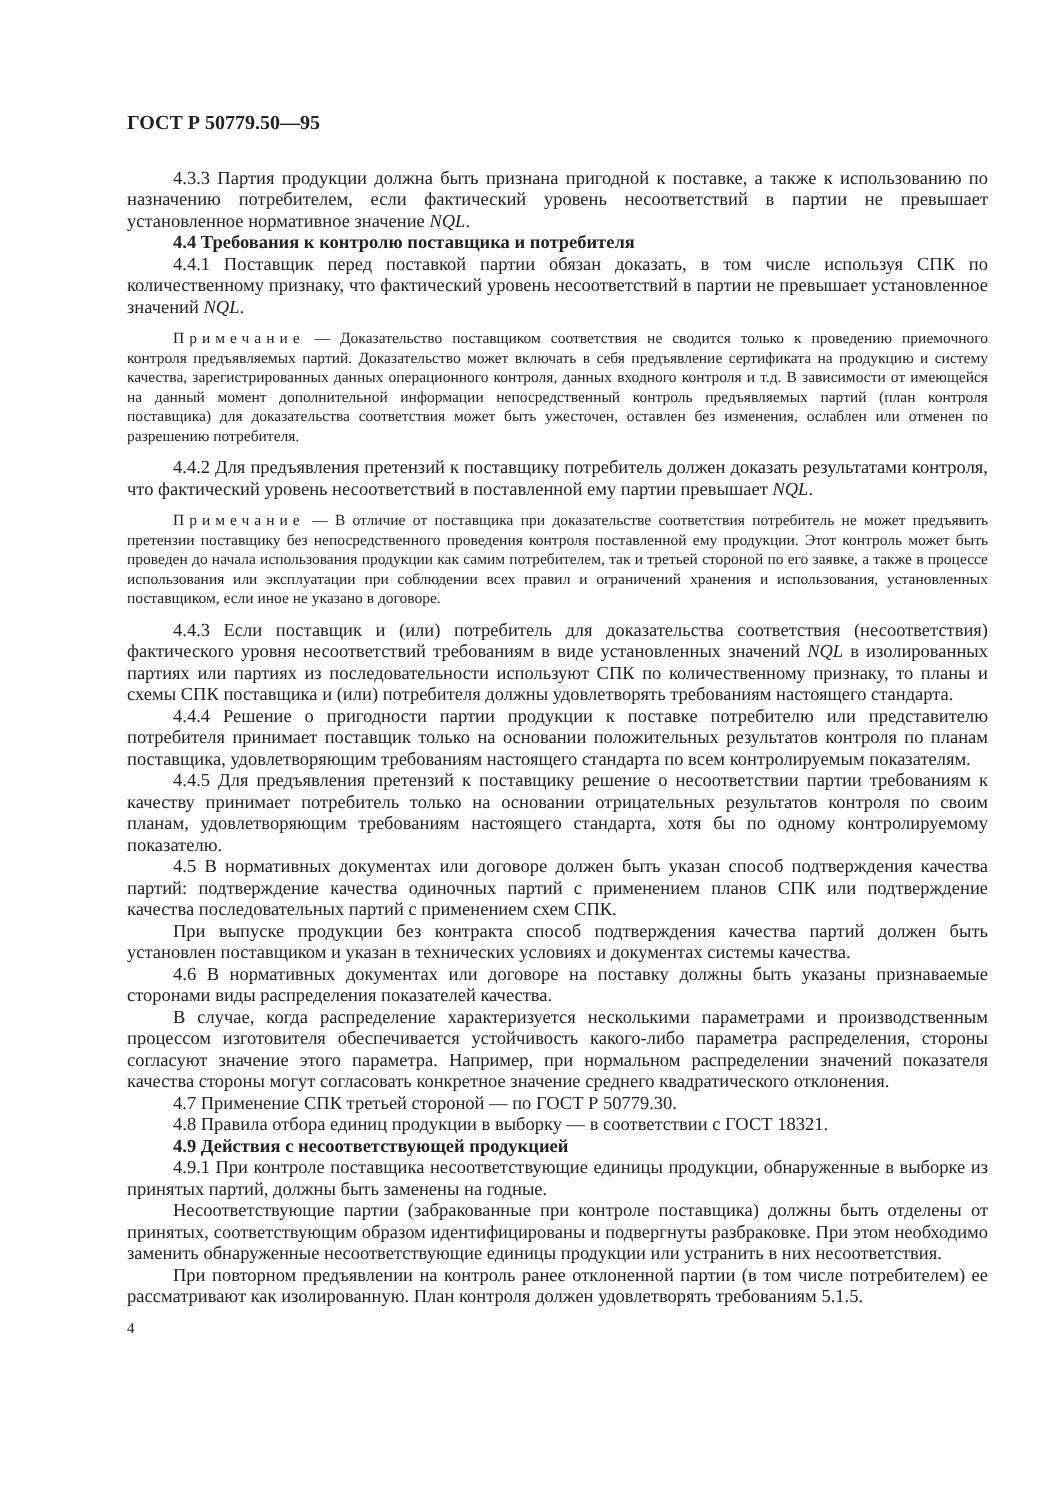ГОСТ Р 50779.50—95
4.3.3 Партия продукции должна быть признана пригодной к поставке, а также к использованию по назначению потребителем, если фактический уровень несоответствий в партии не превышает установленное нормативное значение NQL.
4.4 Требования к контролю поставщика и потребителя
4.4.1 Поставщик перед поставкой партии обязан доказать, в том числе используя СПК по количественному признаку, что фактический уровень несоответствий в партии не превышает установленное значений NQL.
Примечание — Доказательство поставщиком соответствия не сводится только к проведению приемочного контроля предъявляемых партий. Доказательство может включать в себя предъявление сертификата на продукцию и систему качества, зарегистрированных данных операционного контроля, данных входного контроля и т.д. В зависимости от имеющейся на данный момент дополнительной информации непосредственный контроль предъявляемых партий (план контроля поставщика) для доказательства соответствия может быть ужесточен, оставлен без изменения, ослаблен или отменен по разрешению потребителя.
4.4.2 Для предъявления претензий к поставщику потребитель должен доказать результатами контроля, что фактический уровень несоответствий в поставленной ему партии превышает NQL.
Примечание — В отличие от поставщика при доказательстве соответствия потребитель не может предъявить претензии поставщику без непосредственного проведения контроля поставленной ему продукции. Этот контроль может быть проведен до начала использования продукции как самим потребителем, так и третьей стороной по его заявке, а также в процессе использования или эксплуатации при соблюдении всех правил и ограничений хранения и использования, установленных поставщиком, если иное не указано в договоре.
4.4.3 Если поставщик и (или) потребитель для доказательства соответствия (несоответствия) фактического уровня несоответствий требованиям в виде установленных значений NQL в изолированных партиях или партиях из последовательности используют СПК по количественному признаку, то планы и схемы СПК поставщика и (или) потребителя должны удовлетворять требованиям настоящего стандарта.
4.4.4 Решение о пригодности партии продукции к поставке потребителю или представителю потребителя принимает поставщик только на основании положительных результатов контроля по планам поставщика, удовлетворяющим требованиям настоящего стандарта по всем контролируемым показателям.
4.4.5 Для предъявления претензий к поставщику решение о несоответствии партии требованиям к качеству принимает потребитель только на основании отрицательных результатов контроля по своим планам, удовлетворяющим требованиям настоящего стандарта, хотя бы по одному контролируемому показателю.
4.5 В нормативных документах или договоре должен быть указан способ подтверждения качества партий: подтверждение качества одиночных партий с применением планов СПК или подтверждение качества последовательных партий с применением схем СПК.
При выпуске продукции без контракта способ подтверждения качества партий должен быть установлен поставщиком и указан в технических условиях и документах системы качества.
4.6 В нормативных документах или договоре на поставку должны быть указаны признаваемые сторонами виды распределения показателей качества.
В случае, когда распределение характеризуется несколькими параметрами и производственным процессом изготовителя обеспечивается устойчивость какого-либо параметра распределения, стороны согласуют значение этого параметра. Например, при нормальном распределении значений показателя качества стороны могут согласовать конкретное значение среднего квадратического отклонения.
4.7 Применение СПК третьей стороной — по ГОСТ Р 50779.30.
4.8 Правила отбора единиц продукции в выборку — в соответствии с ГОСТ 18321.
4.9 Действия с несоответствующей продукцией
4.9.1 При контроле поставщика несоответствующие единицы продукции, обнаруженные в выборке из принятых партий, должны быть заменены на годные.
Несоответствующие партии (забракованные при контроле поставщика) должны быть отделены от принятых, соответствующим образом идентифицированы и подвергнуты разбраковке. При этом необходимо заменить обнаруженные несоответствующие единицы продукции или устранить в них несоответствия.
При повторном предъявлении на контроль ранее отклоненной партии (в том числе потребителем) ее рассматривают как изолированную. План контроля должен удовлетворять требованиям 5.1.5.
4